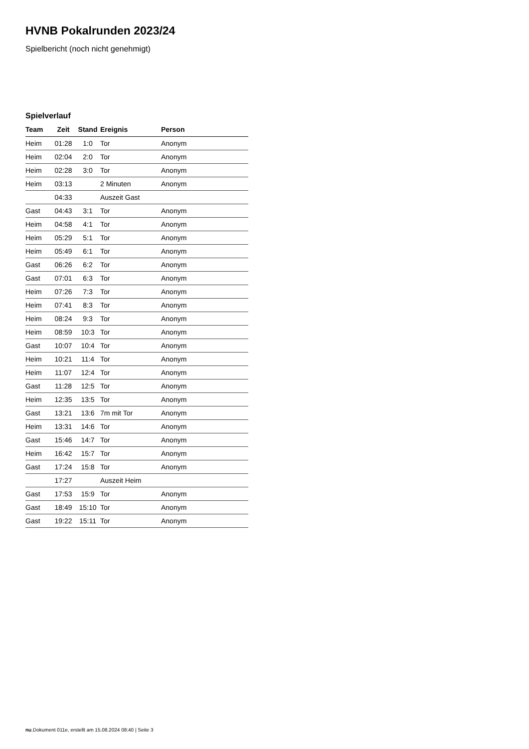HVNB Pokalrunden 2023/24
Spielbericht (noch nicht genehmigt)
Spielverlauf
| Team | Zeit | Stand | Ereignis | Person |
| --- | --- | --- | --- | --- |
| Heim | 01:28 | 1:0 | Tor | Anonym |
| Heim | 02:04 | 2:0 | Tor | Anonym |
| Heim | 02:28 | 3:0 | Tor | Anonym |
| Heim | 03:13 | | 2 Minuten | Anonym |
| | 04:33 | | Auszeit Gast | |
| Gast | 04:43 | 3:1 | Tor | Anonym |
| Heim | 04:58 | 4:1 | Tor | Anonym |
| Heim | 05:29 | 5:1 | Tor | Anonym |
| Heim | 05:49 | 6:1 | Tor | Anonym |
| Gast | 06:26 | 6:2 | Tor | Anonym |
| Gast | 07:01 | 6:3 | Tor | Anonym |
| Heim | 07:26 | 7:3 | Tor | Anonym |
| Heim | 07:41 | 8:3 | Tor | Anonym |
| Heim | 08:24 | 9:3 | Tor | Anonym |
| Heim | 08:59 | 10:3 | Tor | Anonym |
| Gast | 10:07 | 10:4 | Tor | Anonym |
| Heim | 10:21 | 11:4 | Tor | Anonym |
| Heim | 11:07 | 12:4 | Tor | Anonym |
| Gast | 11:28 | 12:5 | Tor | Anonym |
| Heim | 12:35 | 13:5 | Tor | Anonym |
| Gast | 13:21 | 13:6 | 7m mit Tor | Anonym |
| Heim | 13:31 | 14:6 | Tor | Anonym |
| Gast | 15:46 | 14:7 | Tor | Anonym |
| Heim | 16:42 | 15:7 | Tor | Anonym |
| Gast | 17:24 | 15:8 | Tor | Anonym |
| | 17:27 | | Auszeit Heim | |
| Gast | 17:53 | 15:9 | Tor | Anonym |
| Gast | 18:49 | 15:10 | Tor | Anonym |
| Gast | 19:22 | 15:11 | Tor | Anonym |
nu.Dokument 011e, erstellt am 15.08.2024 08:40 | Seite 3